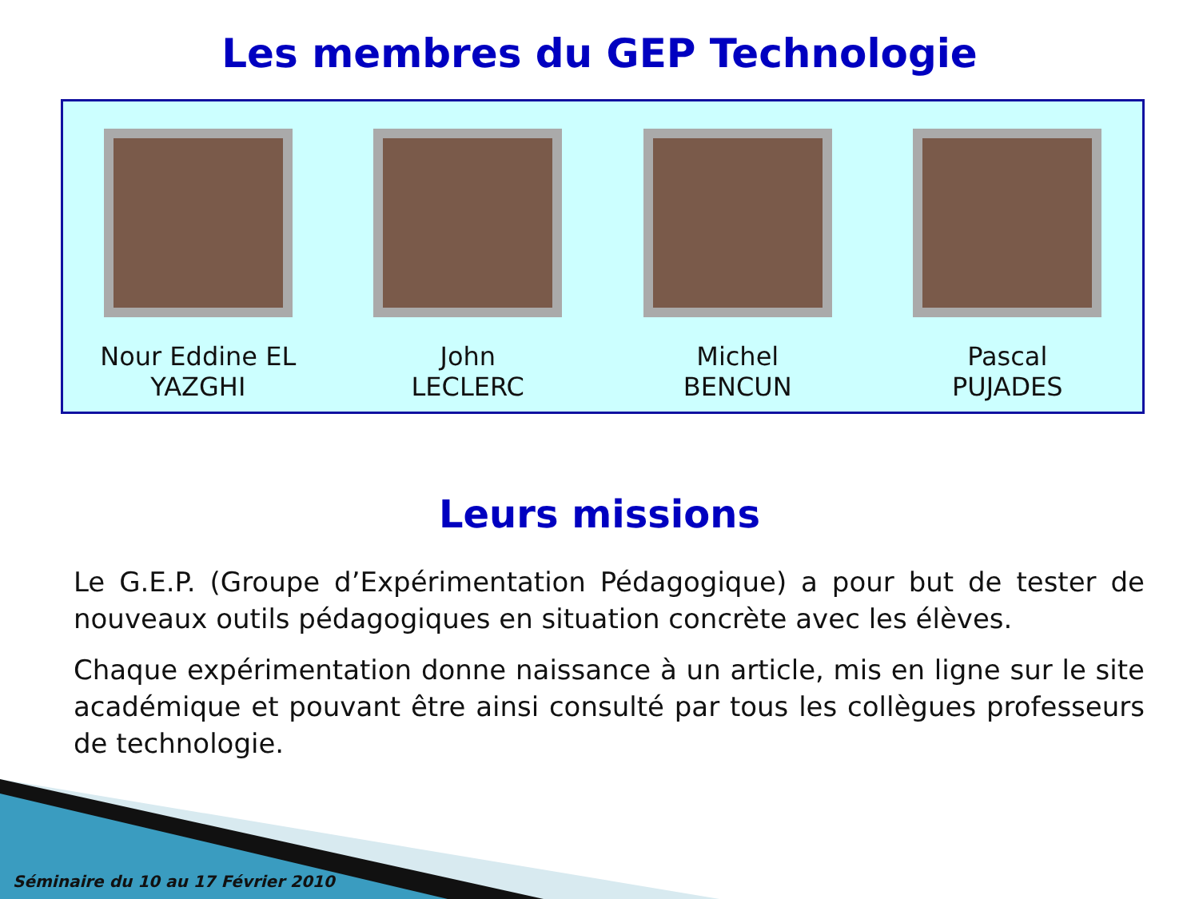Les membres du GEP Technologie
Nour Eddine EL
YAZGHI
John
LECLERC
Michel
BENCUN
Pascal
PUJADES
Leurs missions
Le G.E.P. (Groupe d’Expérimentation Pédagogique) a pour but de tester de nouveaux outils pédagogiques en situation concrète avec les élèves.
Chaque expérimentation donne naissance à un article, mis en ligne sur le site académique et pouvant être ainsi consulté par tous les collègues professeurs de technologie.
Séminaire du 10 au 17 Février 2010